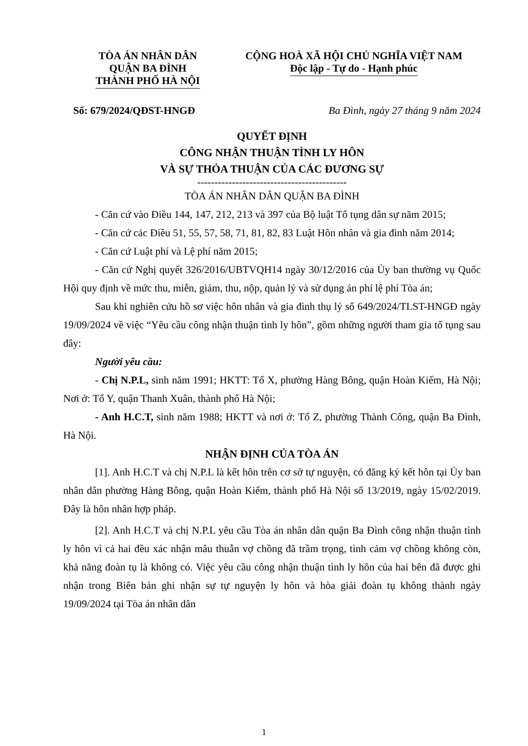TÒA ÁN NHÂN DÂN
QUẬN BA ĐÌNH
THÀNH PHỐ HÀ NỘI
CỘNG HOÀ XÃ HỘI CHỦ NGHĨA VIỆT NAM
Độc lập - Tự do - Hạnh phúc
Số: 679/2024/QĐST-HNGĐ Ba Đình, ngày 27 tháng 9 năm 2024
QUYẾT ĐỊNH
CÔNG NHẬN THUẬN TÌNH LY HÔN
VÀ SỰ THỎA THUẬN CỦA CÁC ĐƯƠNG SỰ
-------------------------------------------
TÒA ÁN NHÂN DÂN QUẬN BA ĐÌNH
- Căn cứ vào Điều 144, 147, 212, 213 và 397 của Bộ luật Tố tụng dân sự năm 2015;
- Căn cứ các Điều 51, 55, 57, 58, 71, 81, 82, 83 Luật Hôn nhân và gia đình năm 2014;
- Căn cứ Luật phí và Lệ phí năm 2015;
- Căn cứ Nghị quyết 326/2016/UBTVQH14 ngày 30/12/2016 của Ủy ban thường vụ Quốc Hội quy định về mức thu, miễn, giảm, thu, nộp, quản lý và sử dụng án phí lệ phí Tòa án;
Sau khi nghiên cứu hồ sơ việc hôn nhân và gia đình thụ lý số 649/2024/TLST-HNGĐ ngày 19/09/2024 về việc “Yêu cầu công nhận thuận tình ly hôn”, gồm những người tham gia tố tụng sau đây:
Người yêu cầu:
- Chị N.P.L, sinh năm 1991; HKTT: Tổ X, phường Hàng Bông, quận Hoàn Kiếm, Hà Nội; Nơi ở: Tổ Y, quận Thanh Xuân, thành phố Hà Nội;
- Anh H.C.T, sinh năm 1988; HKTT và nơi ở: Tổ Z, phường Thành Công, quận Ba Đình, Hà Nội.
NHẬN ĐỊNH CỦA TÒA ÁN
[1]. Anh H.C.T và chị N.P.L là kết hôn trên cơ sở tự nguyện, có đăng ký kết hôn tại Ủy ban nhân dân phường Hàng Bông, quận Hoàn Kiếm, thành phố Hà Nội số 13/2019, ngày 15/02/2019. Đây là hôn nhân hợp pháp.
[2]. Anh H.C.T và chị N.P.L yêu cầu Tòa án nhân dân quận Ba Đình công nhận thuận tình ly hôn vì cả hai đều xác nhận mâu thuẫn vợ chồng đã trầm trọng, tình cảm vợ chồng không còn, khả năng đoàn tụ là không có. Việc yêu cầu công nhận thuận tình ly hôn của hai bên đã được ghi nhận trong Biên bản ghi nhận sự tự nguyện ly hôn và hòa giải đoàn tụ không thành ngày 19/09/2024 tại Tòa án nhân dân
1